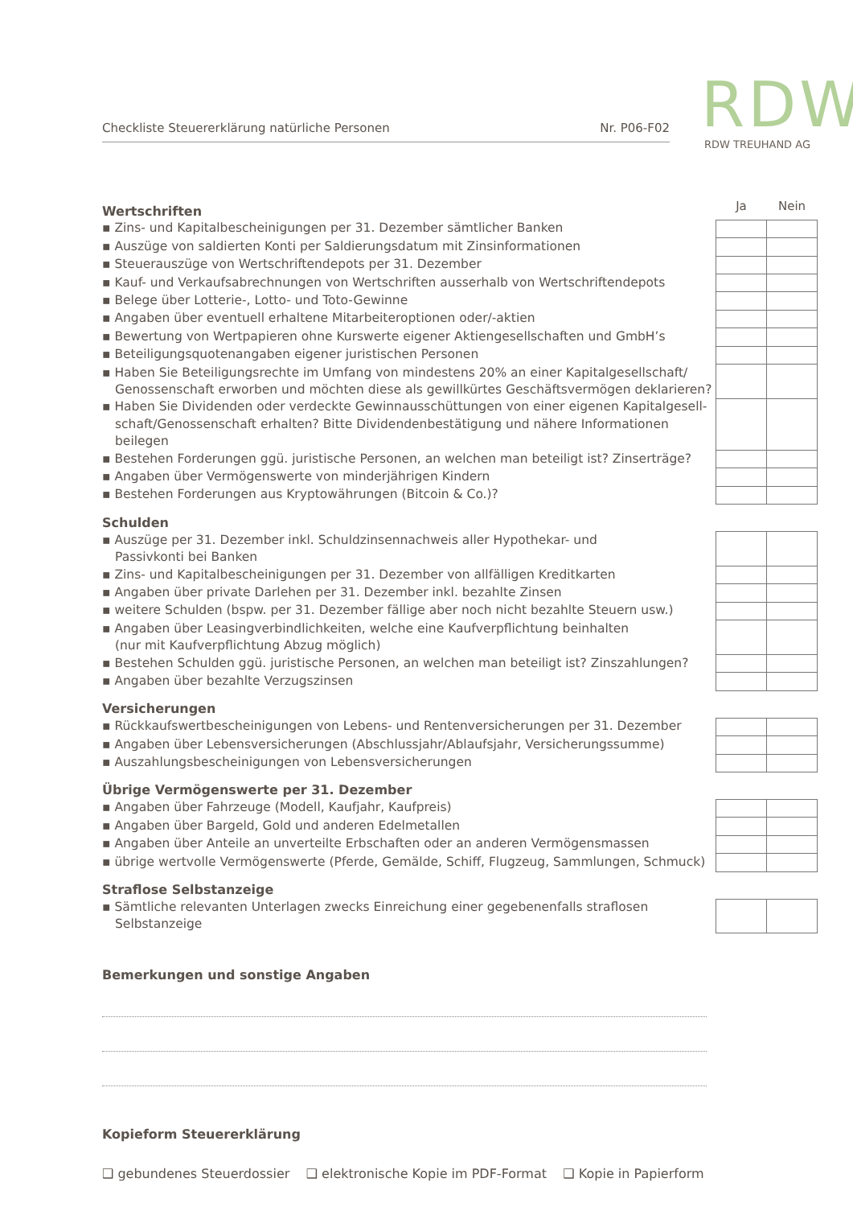Checkliste Steuererklärung natürliche Personen Nr. P06-F02
RDW
RDW TREUHAND AG
| Wertschriften | Ja | Nein |
| ▪ Zins- und Kapitalbescheinigungen per 31. Dezember sämtlicher Banken | | |
| ▪ Auszüge von saldierten Konti per Saldierungsdatum mit Zinsinformationen | | |
| ▪ Steuerauszüge von Wertschriftendepots per 31. Dezember | | |
| ▪ Kauf- und Verkaufsabrechnungen von Wertschriften ausserhalb von Wertschriftendepots | | |
| ▪ Belege über Lotterie-, Lotto- und Toto-Gewinne | | |
| ▪ Angaben über eventuell erhaltene Mitarbeiteroptionen oder/-aktien | | |
| ▪ Bewertung von Wertpapieren ohne Kurswerte eigener Aktiengesellschaften und GmbH’s | | |
| ▪ Beteiligungsquotenangaben eigener juristischen Personen | | |
| ▪ Haben Sie Beteiligungsrechte im Umfang von mindestens 20% an einer Kapitalgesellschaft/ Genossenschaft erworben und möchten diese als gewillkürtes Geschäftsvermögen deklarieren? | | |
| ▪ Haben Sie Dividenden oder verdeckte Gewinnausschüttungen von einer eigenen Kapitalgesell-schaft/Genossenschaft erhalten? Bitte Dividendenbestätigung und nähere Informationen beilegen | | |
| ▪ Bestehen Forderungen ggü. juristische Personen, an welchen man beteiligt ist? Zinserträge? | | |
| ▪ Angaben über Vermögenswerte von minderjährigen Kindern | | |
| ▪ Bestehen Forderungen aus Kryptowährungen (Bitcoin & Co.)? | | |
| Schulden | | |
| ▪ Auszüge per 31. Dezember inkl. Schuldzinsennachweis aller Hypothekar- und Passivkonti bei Banken | | |
| ▪ Zins- und Kapitalbescheinigungen per 31. Dezember von allfälligen Kreditkarten | | |
| ▪ Angaben über private Darlehen per 31. Dezember inkl. bezahlte Zinsen | | |
| ▪ weitere Schulden (bspw. per 31. Dezember fällige aber noch nicht bezahlte Steuern usw.) | | |
| ▪ Angaben über Leasingverbindlichkeiten, welche eine Kaufverpflichtung beinhalten (nur mit Kaufverpflichtung Abzug möglich) | | |
| ▪ Bestehen Schulden ggü. juristische Personen, an welchen man beteiligt ist? Zinszahlungen? | | |
| ▪ Angaben über bezahlte Verzugszinsen | | |
| Versicherungen | | |
| ▪ Rückkaufswertbescheinigungen von Lebens- und Rentenversicherungen per 31. Dezember | | |
| ▪ Angaben über Lebensversicherungen (Abschlussjahr/Ablaufsjahr, Versicherungssumme) | | |
| ▪ Auszahlungsbescheinigungen von Lebensversicherungen | | |
| Übrige Vermögenswerte per 31. Dezember | | |
| ▪ Angaben über Fahrzeuge (Modell, Kaufjahr, Kaufpreis) | | |
| ▪ Angaben über Bargeld, Gold und anderen Edelmetallen | | |
| ▪ Angaben über Anteile an unverteilte Erbschaften oder an anderen Vermögensmassen | | |
| ▪ übrige wertvolle Vermögenswerte (Pferde, Gemälde, Schiff, Flugzeug, Sammlungen, Schmuck) | | |
| Straflose Selbstanzeige | | |
| ▪ Sämtliche relevanten Unterlagen zwecks Einreichung einer gegebenenfalls straflosen Selbstanzeige | | |
Bemerkungen und sonstige Angaben
Kopieform Steuererklärung
❑ gebundenes Steuerdossier ❑ elektronische Kopie im PDF-Format ❑ Kopie in Papierform